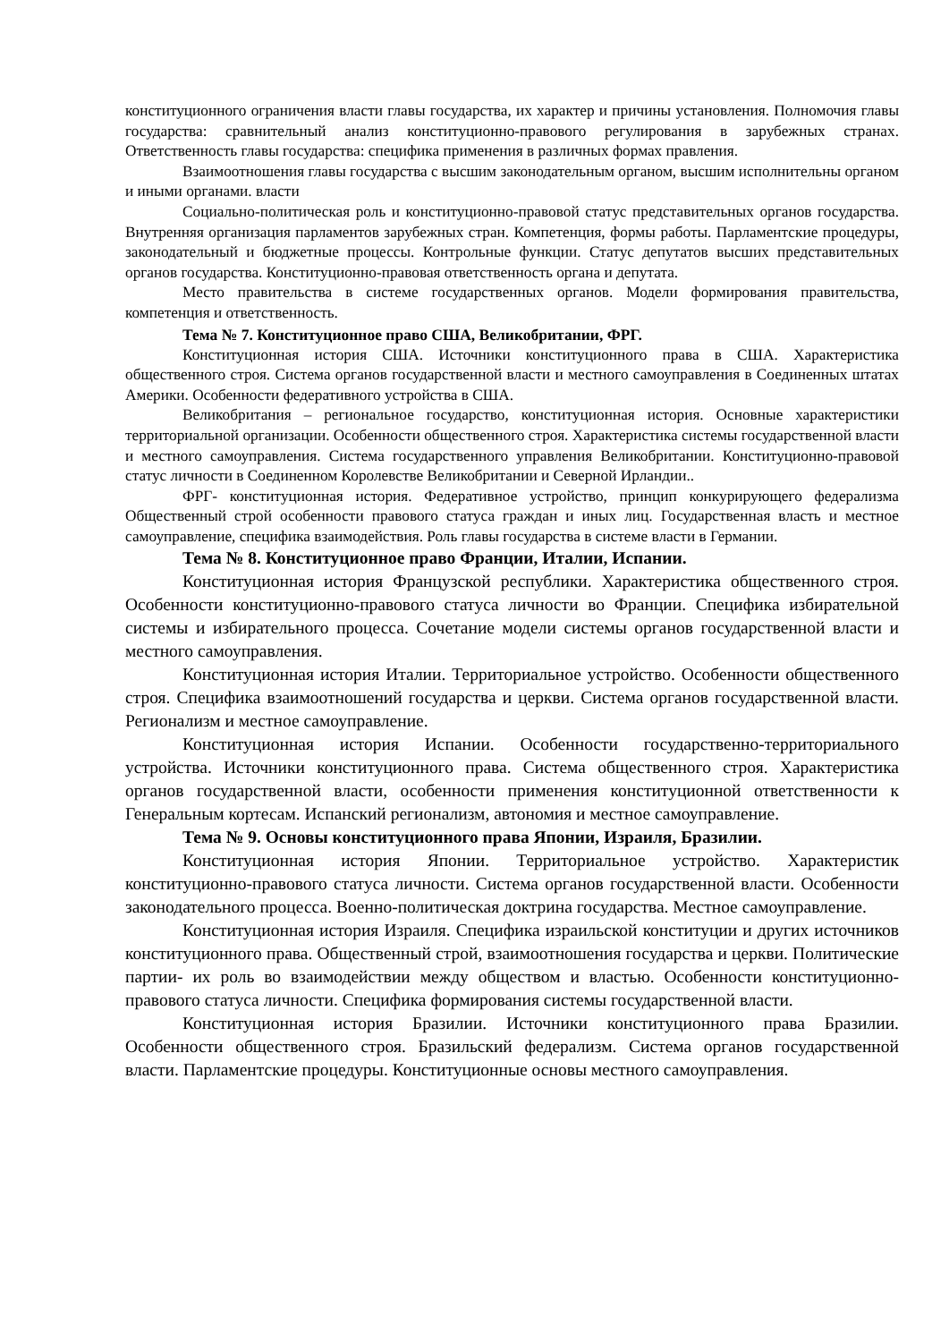конституционного ограничения власти главы государства, их характер и причины установления. Полномочия главы государства: сравнительный анализ конституционно-правового регулирования в зарубежных странах. Ответственность главы государства: специфика применения в различных формах правления.
Взаимоотношения главы государства с высшим законодательным органом, высшим исполнительны органом и иными органами. власти
Социально-политическая роль и конституционно-правовой статус представительных органов государства. Внутренняя организация парламентов зарубежных стран. Компетенция, формы работы. Парламентские процедуры, законодательный и бюджетные процессы. Контрольные функции. Статус депутатов высших представительных органов государства. Конституционно-правовая ответственность органа и депутата.
Место правительства в системе государственных органов. Модели формирования правительства, компетенция и ответственность.
Тема № 7. Конституционное право США, Великобритании, ФРГ.
Конституционная история США. Источники конституционного права в США. Характеристика общественного строя. Система органов государственной власти и местного самоуправления в Соединенных штатах Америки. Особенности федеративного устройства в США.
Великобритания – региональное государство, конституционная история. Основные характеристики территориальной организации. Особенности общественного строя. Характеристика системы государственной власти и местного самоуправления. Система государственного управления Великобритании. Конституционно-правовой статус личности в Соединенном Королевстве Великобритании и Северной Ирландии..
ФРГ- конституционная история. Федеративное устройство, принцип конкурирующего федерализма Общественный строй особенности правового статуса граждан и иных лиц. Государственная власть и местное самоуправление, специфика взаимодействия. Роль главы государства в системе власти в Германии.
Тема № 8. Конституционное право Франции, Италии, Испании.
Конституционная история Французской республики. Характеристика общественного строя. Особенности конституционно-правового статуса личности во Франции. Специфика избирательной системы и избирательного процесса. Сочетание модели системы органов государственной власти и местного самоуправления.
Конституционная история Италии. Территориальное устройство. Особенности общественного строя. Специфика взаимоотношений государства и церкви. Система органов государственной власти. Регионализм и местное самоуправление.
Конституционная история Испании. Особенности государственно-территориального устройства. Источники конституционного права. Система общественного строя. Характеристика органов государственной власти, особенности применения конституционной ответственности к Генеральным кортесам. Испанский регионализм, автономия и местное самоуправление.
Тема № 9. Основы конституционного права Японии, Израиля, Бразилии.
Конституционная история Японии. Территориальное устройство. Характеристик конституционно-правового статуса личности. Система органов государственной власти. Особенности законодательного процесса. Военно-политическая доктрина государства. Местное самоуправление.
Конституционная история Израиля. Специфика израильской конституции и других источников конституционного права. Общественный строй, взаимоотношения государства и церкви. Политические партии- их роль во взаимодействии между обществом и властью. Особенности конституционно-правового статуса личности. Специфика формирования системы государственной власти.
Конституционная история Бразилии. Источники конституционного права Бразилии. Особенности общественного строя. Бразильский федерализм. Система органов государственной власти. Парламентские процедуры. Конституционные основы местного самоуправления.